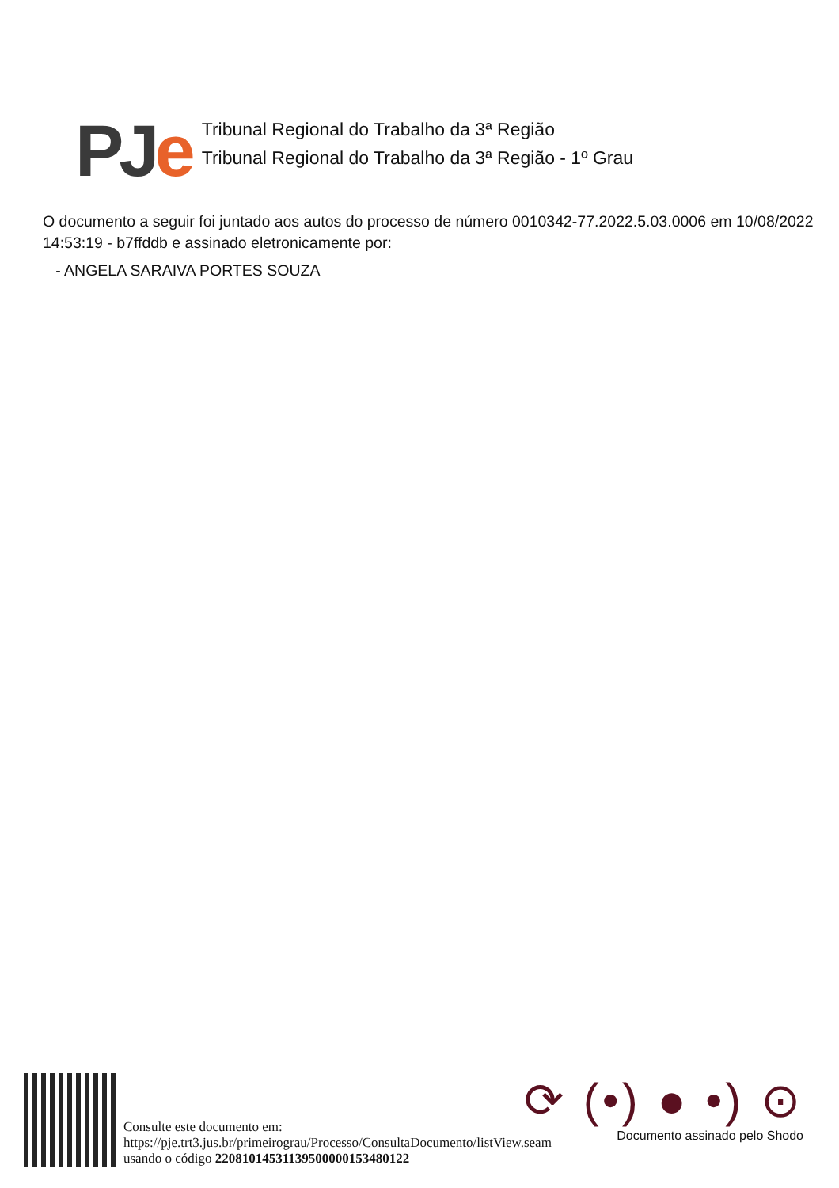PJe
Tribunal Regional do Trabalho da 3ª Região
Tribunal Regional do Trabalho da 3ª Região - 1º Grau
O documento a seguir foi juntado aos autos do processo de número 0010342-77.2022.5.03.0006 em 10/08/2022 14:53:19 - b7ffddb e assinado eletronicamente por:
- ANGELA SARAIVA PORTES SOUZA
Consulte este documento em:
https://pje.trt3.jus.br/primeirograu/Processo/ConsultaDocumento/listView.seam
usando o código 22081014531139500000153480122
⟳ (•) ● •) ⊙
Documento assinado pelo Shodo